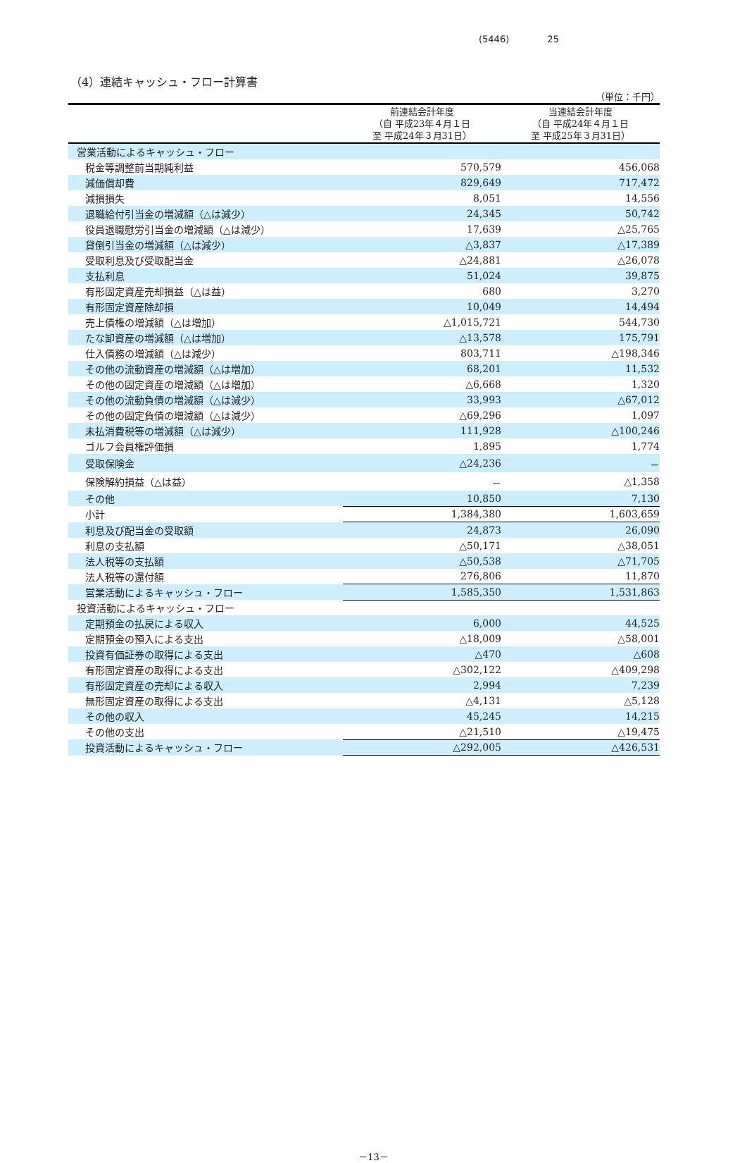(5446) 25
（4）連結キャッシュ・フロー計算書
（単位：千円）
| | 前連結会計年度 （自 平成23年４月１日 至 平成24年３月31日） | 当連結会計年度 （自 平成24年４月１日 至 平成25年３月31日） |
| --- | --- | --- |
| 営業活動によるキャッシュ・フロー | | |
| 税金等調整前当期純利益 | 570,579 | 456,068 |
| 減価償却費 | 829,649 | 717,472 |
| 減損損失 | 8,051 | 14,556 |
| 退職給付引当金の増減額（△は減少） | 24,345 | 50,742 |
| 役員退職慰労引当金の増減額（△は減少） | 17,639 | △25,765 |
| 貸倒引当金の増減額（△は減少） | △3,837 | △17,389 |
| 受取利息及び受取配当金 | △24,881 | △26,078 |
| 支払利息 | 51,024 | 39,875 |
| 有形固定資産売却損益（△は益） | 680 | 3,270 |
| 有形固定資産除却損 | 10,049 | 14,494 |
| 売上債権の増減額（△は増加） | △1,015,721 | 544,730 |
| たな卸資産の増減額（△は増加） | △13,578 | 175,791 |
| 仕入債務の増減額（△は減少） | 803,711 | △198,346 |
| その他の流動資産の増減額（△は増加） | 68,201 | 11,532 |
| その他の固定資産の増減額（△は増加） | △6,668 | 1,320 |
| その他の流動負債の増減額（△は減少） | 33,993 | △67,012 |
| その他の固定負債の増減額（△は減少） | △69,296 | 1,097 |
| 未払消費税等の増減額（△は減少） | 111,928 | △100,246 |
| ゴルフ会員権評価損 | 1,895 | 1,774 |
| 受取保険金 | △24,236 | － |
| 保険解約損益（△は益） | － | △1,358 |
| その他 | 10,850 | 7,130 |
| 小計 | 1,384,380 | 1,603,659 |
| 利息及び配当金の受取額 | 24,873 | 26,090 |
| 利息の支払額 | △50,171 | △38,051 |
| 法人税等の支払額 | △50,538 | △71,705 |
| 法人税等の還付額 | 276,806 | 11,870 |
| 営業活動によるキャッシュ・フロー | 1,585,350 | 1,531,863 |
| 投資活動によるキャッシュ・フロー | | |
| 定期預金の払戻による収入 | 6,000 | 44,525 |
| 定期預金の預入による支出 | △18,009 | △58,001 |
| 投資有価証券の取得による支出 | △470 | △608 |
| 有形固定資産の取得による支出 | △302,122 | △409,298 |
| 有形固定資産の売却による収入 | 2,994 | 7,239 |
| 無形固定資産の取得による支出 | △4,131 | △5,128 |
| その他の収入 | 45,245 | 14,215 |
| その他の支出 | △21,510 | △19,475 |
| 投資活動によるキャッシュ・フロー | △292,005 | △426,531 |
－13－